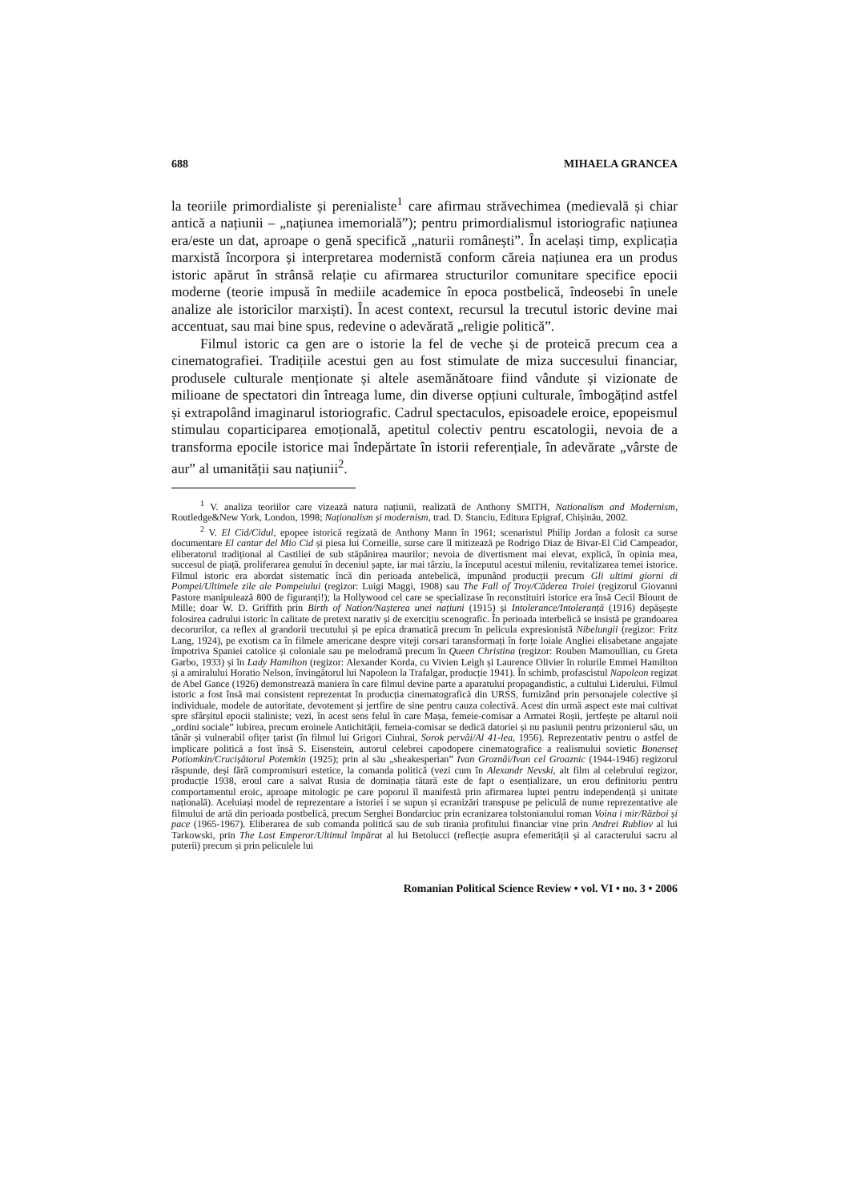688 MIHAELA GRANCEA
la teoriile primordialiste și perenialiste<sup>1</sup> care afirmau străvechimea (medievală și chiar antică a națiunii – „națiunea imemorială”); pentru primordialismul istoriografic națiunea era/este un dat, aproape o genă specifică „naturii românești”. În același timp, explicația marxistă încorpora și interpretarea modernistă conform căreia națiunea era un produs istoric apărut în strânsă relație cu afirmarea structurilor comunitare specifice epocii moderne (teorie impusă în mediile academice în epoca postbelică, îndeosebi în unele analize ale istoricilor marxiști). În acest context, recursul la trecutul istoric devine mai accentuat, sau mai bine spus, redevine o adevărată „religie politică”.
Filmul istoric ca gen are o istorie la fel de veche și de proteică precum cea a cinematografiei. Tradițiile acestui gen au fost stimulate de miza succesului financiar, produsele culturale menționate și altele asemănătoare fiind vândute și vizionate de milioane de spectatori din întreaga lume, din diverse opțiuni culturale, îmbogățind astfel și extrapolând imaginarul istoriografic. Cadrul spectaculos, episoadele eroice, epopeismul stimulau coparticiparea emoțională, apetitul colectiv pentru escatologii, nevoia de a transforma epocile istorice mai îndepărtate în istorii referențiale, în adevărate „vârste de aur” al umanității sau națiunii<sup>2</sup>.
<sup>1</sup> V. analiza teoriilor care vizează natura națiunii, realizată de Anthony SMITH, Nationalism and Modernism, Routledge&New York, London, 1998; Naționalism și modernism, trad. D. Stanciu, Editura Epigraf, Chișinău, 2002.
<sup>2</sup> V. El Cid/Cidul, epopee istorică regizată de Anthony Mann în 1961; scenaristul Philip Jordan a folosit ca surse documentare El cantar del Mio Cid și piesa lui Corneille, surse care îl mitizează pe Rodrigo Diaz de Bivar-El Cid Campeador, eliberatorul tradițional al Castiliei de sub stăpânirea maurilor; nevoia de divertisment mai elevat, explică, în opinia mea, succesul de piață, proliferarea genului în deceniul șapte, iar mai târziu, la începutul acestui mileniu, revitalizarea temei istorice. Filmul istoric era abordat sistematic încă din perioada antebelică, impunând producții precum Gli ultimi giorni di Pompei/Ultimele zile ale Pompeiului (regizor: Luigi Maggi, 1908) sau The Fall of Troy/Căderea Troiei (regizorul Giovanni Pastore manipulează 800 de figuranți!); la Hollywood cel care se specializase în reconstituiri istorice era însă Cecil Blount de Mille; doar W. D. Griffith prin Birth of Nation/Nașterea unei națiuni (1915) și Intolerance/Intoleranță (1916) depășește folosirea cadrului istoric în calitate de pretext narativ și de exercițiu scenografic. În perioada interbelică se insistă pe grandoarea decorurilor, ca reflex al grandorii trecutului și pe epica dramatică precum în pelicula expresionistă Nibelungii (regizor: Fritz Lang, 1924), pe exotism ca în filmele americane despre viteji corsari taransformați în forțe loiale Angliei elisabetane angajate împotriva Spaniei catolice și coloniale sau pe melodramă precum în Queen Christina (regizor: Rouben Mamoullian, cu Greta Garbo, 1933) și în Lady Hamilton (regizor: Alexander Korda, cu Vivien Leigh și Laurence Olivier în rolurile Emmei Hamilton și a amiralului Horatio Nelson, învingătorul lui Napoleon la Trafalgar, producție 1941). În schimb, profascistul Napoleon regizat de Abel Gance (1926) demonstrează maniera în care filmul devine parte a aparatului propagandistic, a cultului Liderului. Filmul istoric a fost însă mai consistent reprezentat în producția cinematografică din URSS, furnizând prin personajele colective și individuale, modele de autoritate, devotement și jertfire de sine pentru cauza colectivă. Acest din urmă aspect este mai cultivat spre sfârșitul epocii staliniste; vezi, în acest sens felul în care Mașa, femeie-comisar a Armatei Roșii, jertfește pe altarul noii „ordini sociale” iubirea, precum eroinele Antichității, femeia-comisar se dedică datoriei și nu pasiunii pentru prizonierul său, un tânăr și vulnerabil ofițer țarist (în filmul lui Grigori Ciuhrai, Sorok pervâi/Al 41-lea, 1956). Reprezentativ pentru o astfel de implicare politică a fost însă S. Eisenstein, autorul celebrei capodopere cinematografice a realismului sovietic Bonenseț Potiomkin/Crucișătorul Potemkin (1925); prin al său „sheakesperian” Ivan Groznâi/Ivan cel Groaznic (1944-1946) regizorul răspunde, deși fără compromisuri estetice, la comanda politică (vezi cum în Alexandr Nevski, alt film al celebrului regizor, producție 1938, eroul care a salvat Rusia de dominația tătară este de fapt o esențializare, un erou definitoriu pentru comportamentul eroic, aproape mitologic pe care poporul îl manifestă prin afirmarea luptei pentru independență și unitate națională). Aceluiași model de reprezentare a istoriei i se supun și ecranizări transpuse pe peliculă de nume reprezentative ale filmului de artă din perioada postbelică, precum Serghei Bondarciuc prin ecranizarea tolstonianului roman Voina i mir/Război și pace (1965-1967). Eliberarea de sub comanda politică sau de sub tirania profitului financiar vine prin Andrei Rubliov al lui Tarkowski, prin The Last Emperor/Ultimul împărat al lui Betolucci (reflecție asupra efemerității și al caracterului sacru al puterii) precum și prin peliculele lui
Romanian Political Science Review • vol. VI • no. 3 • 2006